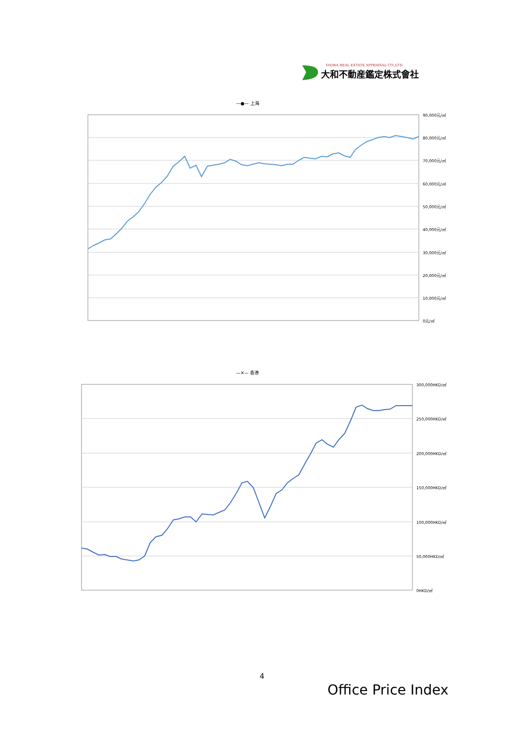DAIWA REAL ESTATE APPRAISAL CO.,LTD.
大和不動産鑑定株式會社
—●— 上海
90,000元/㎡
80,000元/㎡
70,000元/㎡
60,000元/㎡
50,000元/㎡
40,000元/㎡
30,000元/㎡
20,000元/㎡
10,000元/㎡
0元/㎡
—✕— 香港
300,000HKD/㎡
250,000HKD/㎡
200,000HKD/㎡
150,000HKD/㎡
100,000HKD/㎡
50,000HKD/㎡
0HKD/㎡
4
Office Price Index